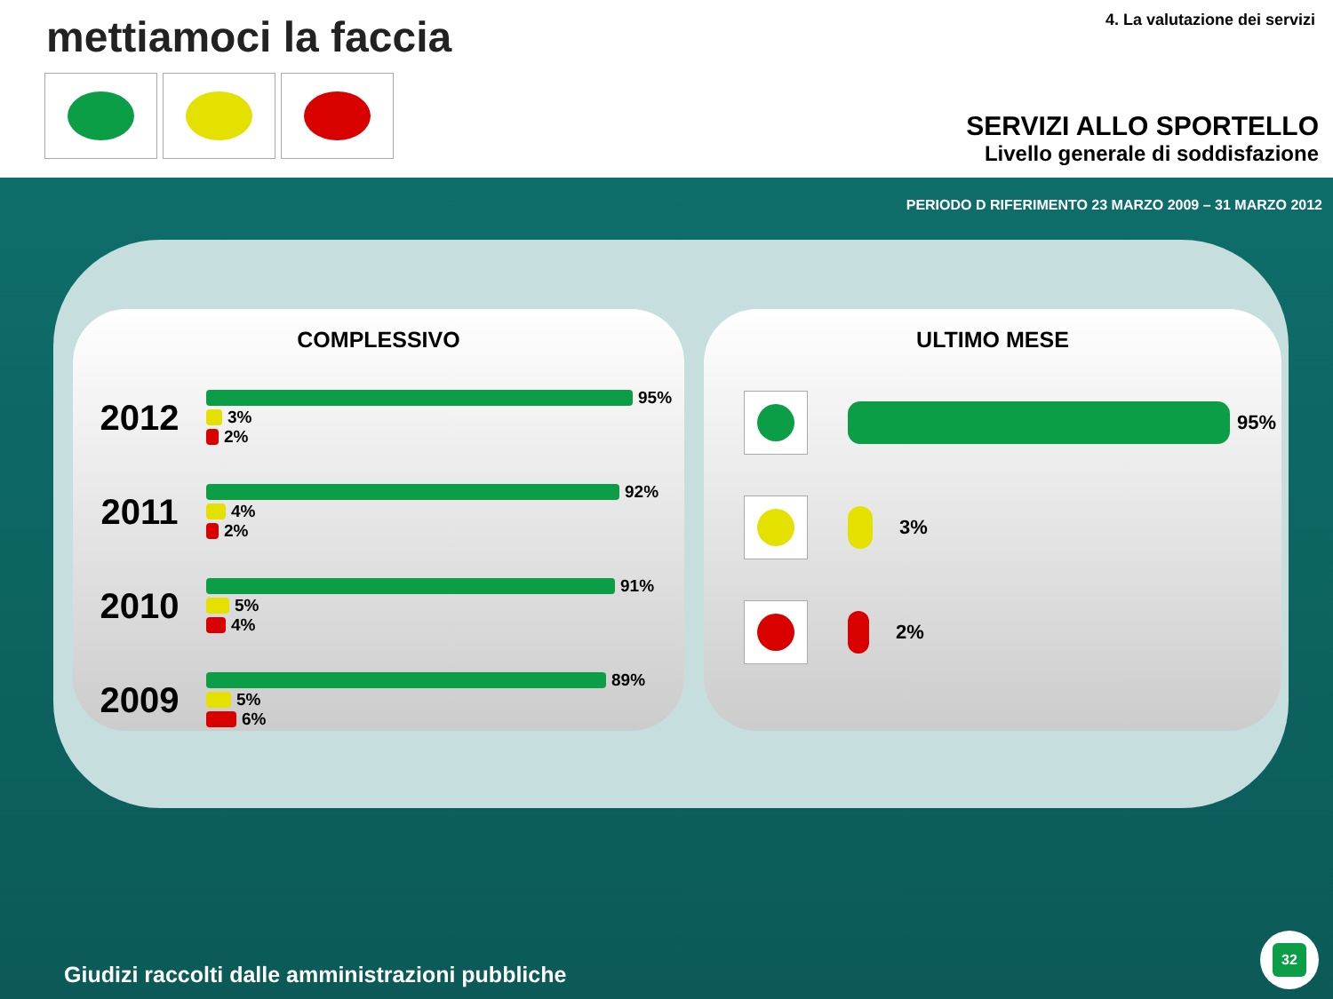mettiamoci la faccia 4. La valutazione dei servizi
SERVIZI ALLO SPORTELLO
Livello generale di soddisfazione
PERIODO D RIFERIMENTO 23 MARZO 2009 – 31 MARZO 2012
COMPLESSIVO
2012
95%
3%
2%
2011
92%
4%
2%
2010
91%
5%
4%
2009
89%
5%
6%
ULTIMO MESE
95%
3%
2%
Giudizi raccolti dalle amministrazioni pubbliche
32